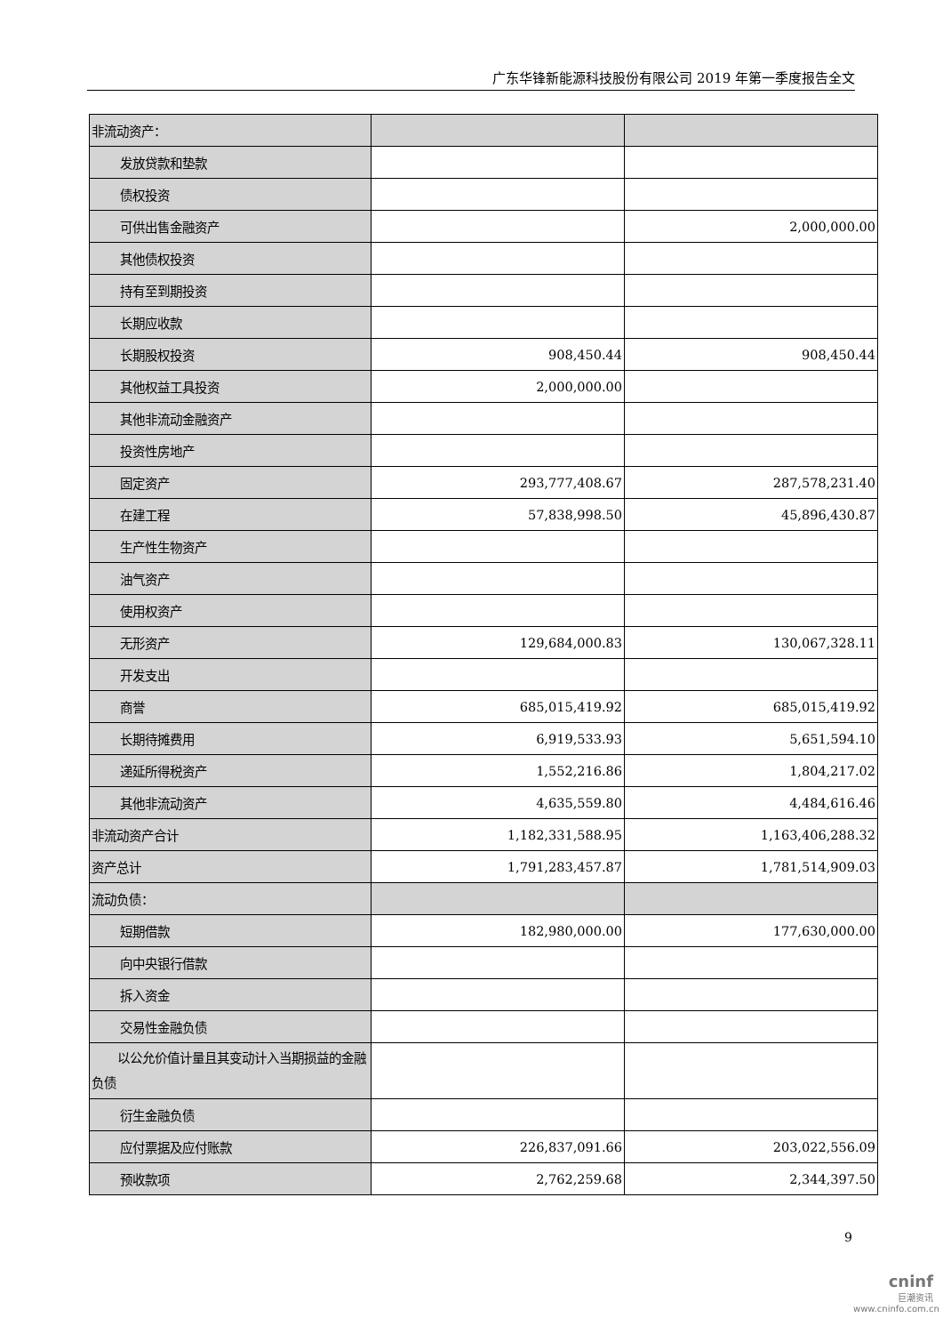广东华锋新能源科技股份有限公司 2019 年第一季度报告全文
| 非流动资产： | | |
| 发放贷款和垫款 | | |
| 债权投资 | | |
| 可供出售金融资产 | | 2,000,000.00 |
| 其他债权投资 | | |
| 持有至到期投资 | | |
| 长期应收款 | | |
| 长期股权投资 | 908,450.44 | 908,450.44 |
| 其他权益工具投资 | 2,000,000.00 | |
| 其他非流动金融资产 | | |
| 投资性房地产 | | |
| 固定资产 | 293,777,408.67 | 287,578,231.40 |
| 在建工程 | 57,838,998.50 | 45,896,430.87 |
| 生产性生物资产 | | |
| 油气资产 | | |
| 使用权资产 | | |
| 无形资产 | 129,684,000.83 | 130,067,328.11 |
| 开发支出 | | |
| 商誉 | 685,015,419.92 | 685,015,419.92 |
| 长期待摊费用 | 6,919,533.93 | 5,651,594.10 |
| 递延所得税资产 | 1,552,216.86 | 1,804,217.02 |
| 其他非流动资产 | 4,635,559.80 | 4,484,616.46 |
| 非流动资产合计 | 1,182,331,588.95 | 1,163,406,288.32 |
| 资产总计 | 1,791,283,457.87 | 1,781,514,909.03 |
| 流动负债： | | |
| 短期借款 | 182,980,000.00 | 177,630,000.00 |
| 向中央银行借款 | | |
| 拆入资金 | | |
| 交易性金融负债 | | |
| 以公允价值计量且其变动计入当期损益的金融负债 | | |
| 衍生金融负债 | | |
| 应付票据及应付账款 | 226,837,091.66 | 203,022,556.09 |
| 预收款项 | 2,762,259.68 | 2,344,397.50 |
9
cninf
巨潮资讯
www.cninfo.com.cn